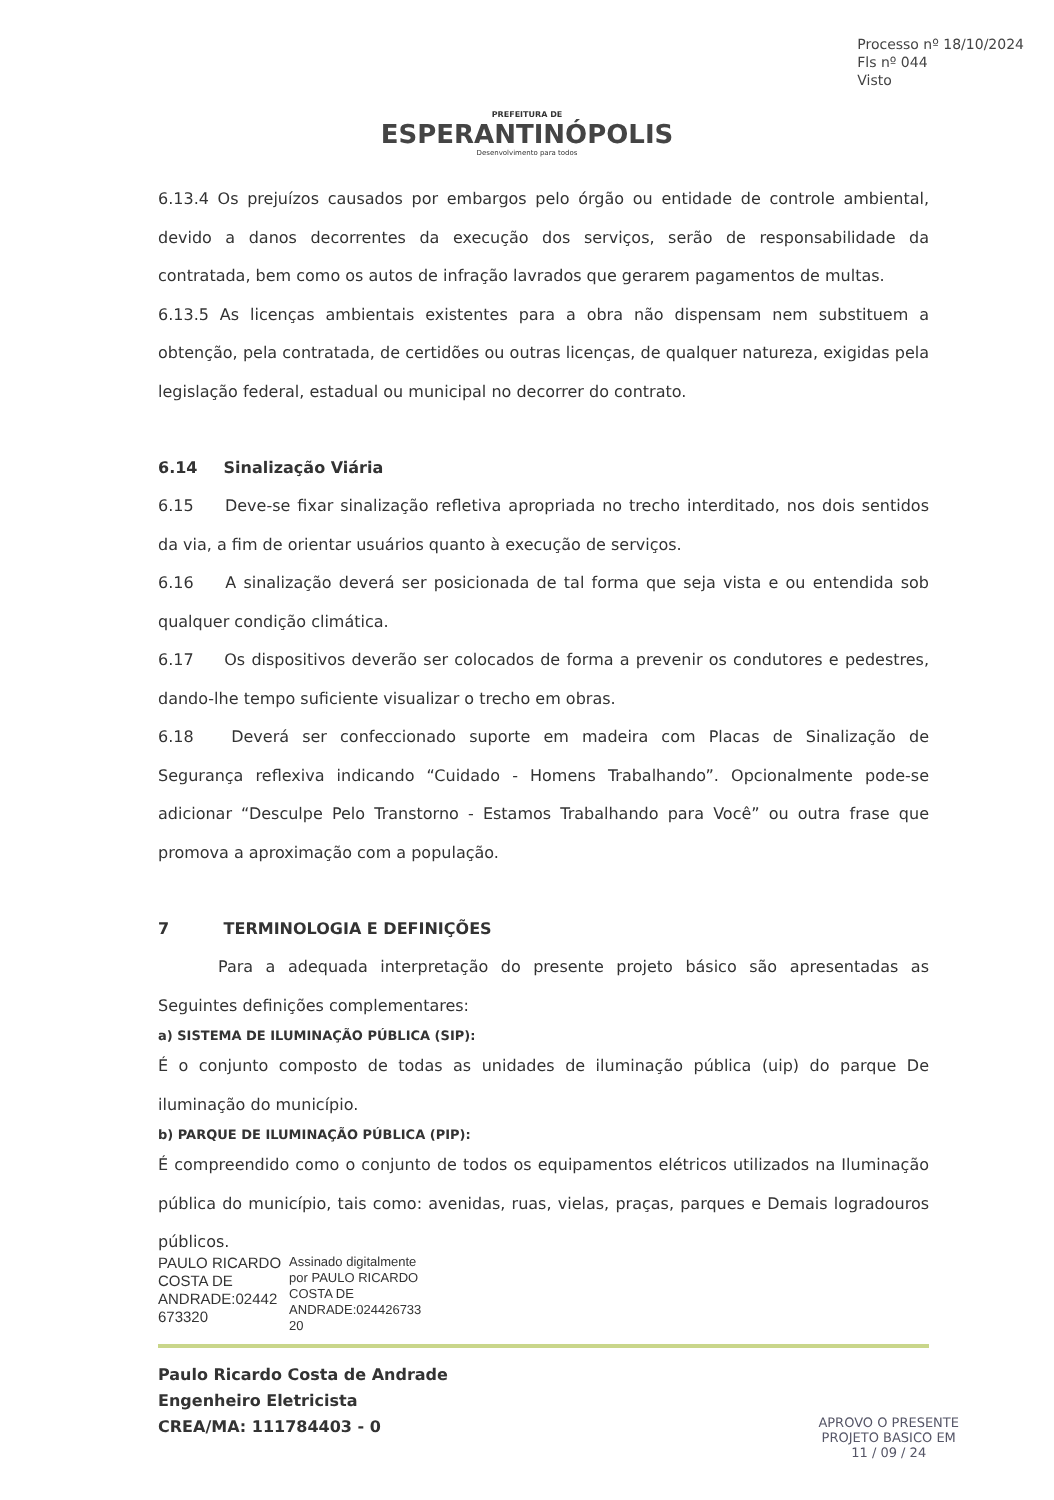Processo nº 18/10/2024
Fls nº 044
Visto
PREFEITURA DE
ESPERANTINÓPOLIS
Desenvolvimento para todos
6.13.4 Os prejuízos causados por embargos pelo órgão ou entidade de controle ambiental, devido a danos decorrentes da execução dos serviços, serão de responsabilidade da contratada, bem como os autos de infração lavrados que gerarem pagamentos de multas.
6.13.5 As licenças ambientais existentes para a obra não dispensam nem substituem a obtenção, pela contratada, de certidões ou outras licenças, de qualquer natureza, exigidas pela legislação federal, estadual ou municipal no decorrer do contrato.
6.14 Sinalização Viária
6.15 Deve-se fixar sinalização refletiva apropriada no trecho interditado, nos dois sentidos da via, a fim de orientar usuários quanto à execução de serviços.
6.16 A sinalização deverá ser posicionada de tal forma que seja vista e ou entendida sob qualquer condição climática.
6.17 Os dispositivos deverão ser colocados de forma a prevenir os condutores e pedestres, dando-lhe tempo suficiente visualizar o trecho em obras.
6.18 Deverá ser confeccionado suporte em madeira com Placas de Sinalização de Segurança reflexiva indicando “Cuidado - Homens Trabalhando”. Opcionalmente pode-se adicionar “Desculpe Pelo Transtorno - Estamos Trabalhando para Você” ou outra frase que promova a aproximação com a população.
7 TERMINOLOGIA E DEFINIÇÕES
Para a adequada interpretação do presente projeto básico são apresentadas as Seguintes definições complementares:
a) SISTEMA DE ILUMINAÇÃO PÚBLICA (SIP):
É o conjunto composto de todas as unidades de iluminação pública (uip) do parque De iluminação do município.
b) PARQUE DE ILUMINAÇÃO PÚBLICA (PIP):
É compreendido como o conjunto de todos os equipamentos elétricos utilizados na Iluminação pública do município, tais como: avenidas, ruas, vielas, praças, parques e Demais logradouros públicos.
PAULO RICARDO
COSTA DE
ANDRADE:02442
673320
Assinado digitalmente
por PAULO RICARDO
COSTA DE
ANDRADE:024426733
20
Paulo Ricardo Costa de Andrade
Engenheiro Eletricista
CREA/MA: 111784403 - 0
APROVO O PRESENTE
PROJETO BASICO EM
11 / 09 / 24